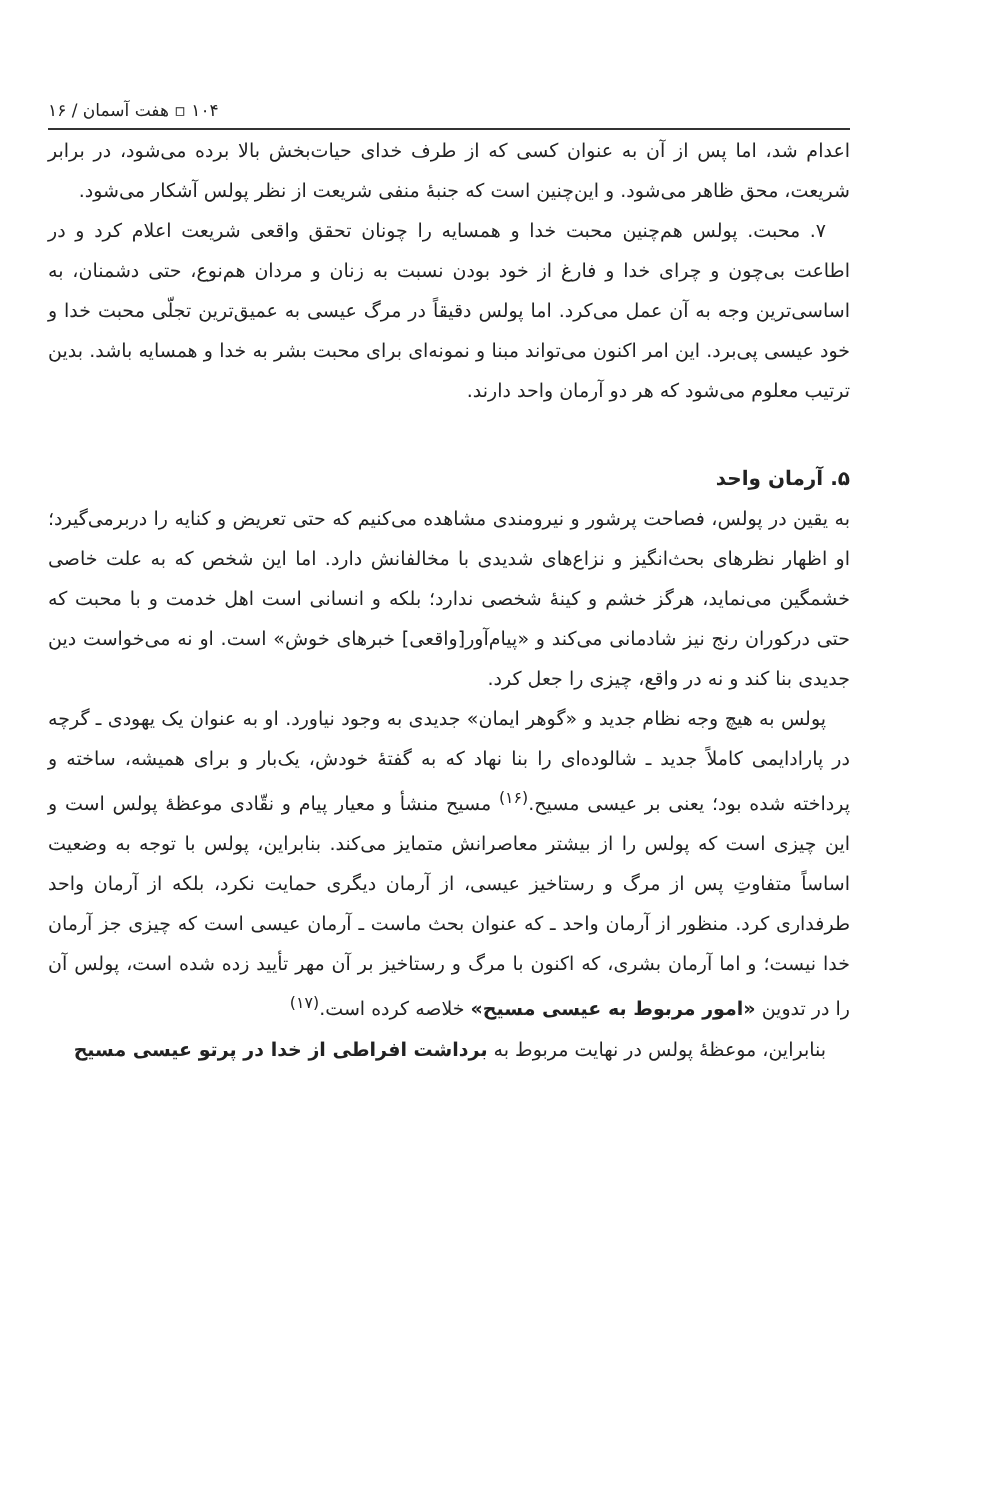۱۰۴ ▫ هفت آسمان / ۱۶
اعدام شد، اما پس از آن به عنوان کسی که از طرف خدای حیات‌بخش بالا برده می‌شود، در برابر شریعت، محق ظاهر می‌شود. و این‌چنین است که جنبهٔ منفی شریعت از نظر پولس آشکار می‌شود.
۷. محبت. پولس هم‌چنین محبت خدا و همسایه را چونان تحقق واقعی شریعت اعلام کرد و در اطاعت بی‌چون و چرای خدا و فارغ از خود بودن نسبت به زنان و مردان هم‌نوع، حتی دشمنان، به اساسی‌ترین وجه به آن عمل می‌کرد. اما پولس دقیقاً در مرگ عیسی به عمیق‌ترین تجلّی محبت خدا و خود عیسی پی‌برد. این امر اکنون می‌تواند مبنا و نمونه‌ای برای محبت بشر به خدا و همسایه باشد. بدین ترتیب معلوم می‌شود که هر دو آرمان واحد دارند.
۵. آرمان واحد
به یقین در پولس، فصاحت پرشور و نیرومندی مشاهده می‌کنیم که حتی تعریض و کنایه را دربرمی‌گیرد؛ او اظهار نظرهای بحث‌انگیز و نزاع‌های شدیدی با مخالفانش دارد. اما این شخص که به علت خاصی خشمگین می‌نماید، هرگز خشم و کینهٔ شخصی ندارد؛ بلکه و انسانی است اهل خدمت و با محبت که حتی درکوران رنج نیز شادمانی می‌کند و «پیام‌آور[واقعی] خبرهای خوش» است. او نه می‌خواست دین جدیدی بنا کند و نه در واقع، چیزی را جعل کرد.
پولس به هیچ وجه نظام جدید و «گوهر ایمان» جدیدی به وجود نیاورد. او به عنوان یک یهودی ـ گرچه در پارادایمی کاملاً جدید ـ شالوده‌ای را بنا نهاد که به گفتهٔ خودش، یک‌بار و برای همیشه، ساخته و پرداخته شده بود؛ یعنی بر عیسی مسیح.<sup>(۱۶)</sup> مسیح منشأ و معیار پیام و نقّادی موعظهٔ پولس است و این چیزی است که پولس را از بیشتر معاصرانش متمایز می‌کند. بنابراین، پولس با توجه به وضعیت اساساً متفاوتِ پس از مرگ و رستاخیز عیسی، از آرمان دیگری حمایت نکرد، بلکه از آرمان واحد طرفداری کرد. منظور از آرمان واحد ـ که عنوان بحث ماست ـ آرمان عیسی است که چیزی جز آرمان خدا نیست؛ و اما آرمان بشری، که اکنون با مرگ و رستاخیز بر آن مهر تأیید زده شده است، پولس آن را در تدوین «امور مربوط به عیسی مسیح» خلاصه کرده است.<sup>(۱۷)</sup>
بنابراین، موعظهٔ پولس در نهایت مربوط به برداشت افراطی از خدا در پرتو عیسی مسیح